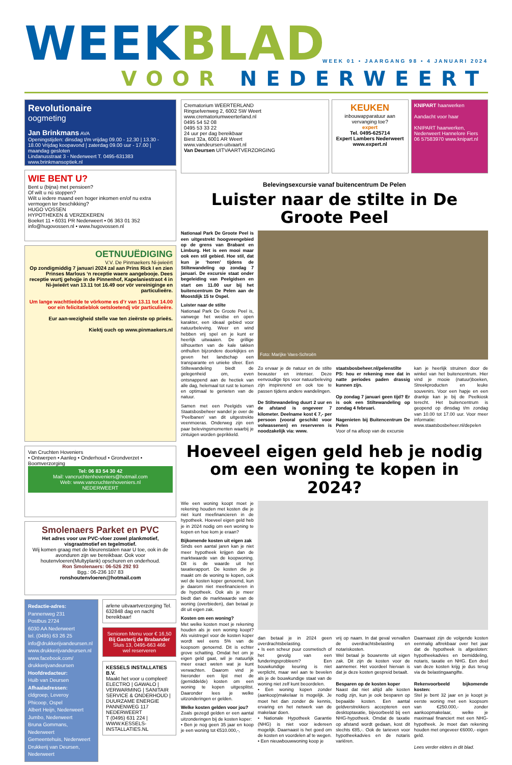WEEKBLAD
WEEK 01 • JAARGANG 98 • 4 JANUARI 2024
VOOR NEDERWEERT
Revolutionaire
oogmeting
Jan Brinkmans AVA
Openingstijden: dinsdag t/m vrijdag 09.00 - 12.30 | 13.30 - 18.00 Vrijdag koopavond | zaterdag 09.00 uur - 17.00 | maandag gesloten
Lindanusstraat 3 - Nederweert T. 0495-631383 www.brinkmansoptiek.nl
WIE BENT U?
Bent u (bijna) met pensioen?
Of wilt u nú stoppen?
Wilt u iedere maand een hoger inkomen en/of nu extra vermogen ter beschikking?
HUGO VOSSEN
HYPOTHEKEN & VERZEKEREN
Boeket 11 • 6031 PR Nederweert • 06 363 01 352
info@hugovossen.nl • www.hugovossen.nl
OETNUUËDIGING
V.V. De Pinmaekers Ni-jwieërt
Op zondigmiddig 7 januari 2024 zal aan Prins Rick I en zien Prinses Marlous ‘n receptie waere aangebooje. Dees receptie wurtj gehojje in de Pinnenhof, Kapelaniestraot 4 in Ni-jwieërt van 13.11 tot 16.49 oor vör vereiniginge en particulieëre.
Um lange wachttieëde te vörkome es d’r van 13.11 tot 14.00 oor ein felicitatieblok oetsloetendj vör particulieëre.
Eur aan-wezigheid stelle vae ten zieërste op prieës.
Kiektj ouch op www.pinmaekers.nl
Van Cruchten Hoveniers
• Ontwerpen • Aanleg • Onderhoud • Grondverzet • Boomverzorging
Tel: 06 83 54 30 42
Mail: vancruchtenhoveniers@hotmail.com
Web: www.vancruchtenhoveniers.nl
NEDERWEERT
Smolenaers Parket en PVC
Het adres voor uw PVC-vloer zowel plankmotief, visgraatmotief en tegelmotief.
Wij komen graag met de kleurenstalen naar U toe, ook in de avonduren zijn we bereikbaar. Ook voor houtenvloeren(Multyplank) opschuren en onderhoud.
Ron Smolenaers: 06-526 292 93
Bgg.: 06-236 107 83
ronshoutenvloeren@hotmail.com
Redactie-adres:
Pannenweg 231
Postbus 2724
6030 AA Nederweert
tel. (0495) 63 26 25
info@drukkerijvandeursen.nl
www.drukkerijvandeursen.nl
www.facebook.com/ drukkerijvandeursen
Hoofdredacteur:
Huib van Deursen
Afhaaladressen:
cldgroep, Leveroy
Phicoop, Ospel
Albert Heijn, Nederweert
Jumbo, Nederweert
Bruna Gommans, Nederweert
Gemeentehuis, Nederweert
Drukkerij van Deursen, Nederweert
arlene uitvaartverzorging Tel. 632848 dag en nacht bereikbaar!
Senioren Menu voor € 16,50
Bij Gasterij de Brabander
Sluis 13, 0495-663 466
wel reserveren
KESSELS INSTALLATIES B.V.
Maakt het voor u compleet!
ELECTRO | GAWALO | VERWARMING | SANITAIR
SERVICE & ONDERHOUD | DUURZAME ENERGIE
PANNENWEG 117 NEDERWEERT
T (0495) 631 224 | WWW.KESSELS-INSTALLATIES.NL
Crematorium WEERTERLAND
Ringselvenweg 2, 6002 SW Weert
www.crematoriumweerterland.nl
0495 54 52 08
0495 53 33 22
24 uur per dag bereikbaar
Biest 32a, 6001 AR Weert
www.vandeursen-uitvaart.nl
Van Deursen UITVAARTVERZORGING
KEUKEN
inbouwapparatuur aan vervanging toe?
expert
Tel. 0495-625714
Expert Lambers Nederweert
www.expert.nl
KNIPART haarwerken
Aandacht voor haar
KNIPART haarwerken, Nederweert Hannelore Fiers 06 57583970 www.knipart.nl
Belevingsexcursie vanaf buitencentrum De Pelen
Luister naar de stilte in De Groote Peel
Nationaal Park De Groote Peel is een uitgestrekt hoogveengebied op de grens van Brabant en Limburg. Het is een mooi maar ook een stil gebied. Hoe stil, dat kun je ‘horen’ tijdens de Stiltewandeling op zondag 7 januari. De excursie staat onder begeleiding van Peelgidsen en start om 11.00 uur bij het buitencentrum De Pelen aan de Moostdijk 15 te Ospel.
Luister naar de stilte
Nationaal Park De Groote Peel is, vanwege het weidse en open karakter, een ideaal gebied voor natuurbeleving. Weer en wind hebben vrij spel en je kunt er heerlijk uitwaaien. De grillige silhouetten van de kale takken onthullen bijzondere doorkijkjes en geven het landschap een transparante en unieke sfeer. Een Stiltewandeling biedt de gelegenheid om, even ontsnappend aan de hectiek van alle dag, helemaal tot rust te komen en optimaal te genieten van de natuur.
Samen met een Peelgids van Staatsbosbeheer wandel je over de ‘Peelbanen’ van dit uitgestrekte veenmoeras. Onderweg zijn een paar belevingsmomenten waarbij je zintuigen worden geprikkeld.
Foto: Marijke Vaes-Schroën
Zo ervaar je de natuur en de stilte bewuster en intenser. Deze eenvoudige tips voor natuurbeleving zijn inspirerend en ook toe te passen tijdens andere wandelingen.
De Stiltewandeling duurt 2 uur en de afstand is ongeveer 7 kilometer. Deelname kost € 7,- per persoon (vooral geschikt voor volwassenen) en reserveren is noodzakelijk via: www.
staatsbosbeheer.nl/pelenstilte PS: hou er rekening mee dat in natte periodes paden drassig kunnen zijn.
Op zondag 7 januari geen tijd? Er is ook een Stiltewandeling op zondag 4 februari.
Nagenieten bij Buitencentrum De Pelen
Voor of na afloop van de excursie
kan je heerlijk struinen door de winkel van het buitencentrum. Hier vind je mooie (natuur)boeken, Streekproducten en leuke souvenirs. Voor een hapje en een drankje kan je bij de Peelkiosk terecht. Het buitencentrum is geopend op dinsdag t/m zondag van 10.00 tot 17.00 uur. Voor meer informatie: www.staatsbosbeheer.nl/depelen
Hoeveel eigen geld heb je nodig om een woning te kopen in 2024?
Wie een woning koopt moet je rekening houden met kosten die je niet kunt meefinancieren in de hypotheek. Hoeveel eigen geld heb je in 2024 nodig om een woning te kopen en hoe kom je eraan?
Bijkomende kosten uit eigen zak
Sinds een aantal jaren kan je niet meer hypotheek krijgen dan de marktwaarde van de koopwoning. Dit is de waarde uit het taxatierapport. De kosten die je maakt om de woning te kopen, ook wel de kosten koper genoemd, kun je daarom niet meefinancieren in de hypotheek. Ook als je meer biedt dan de marktwaarde van de woning (overbieden), dan betaal je dit uit eigen zak.
Kosten om een woning?
Met welke kosten moet je rekening houden als je een woning koopt? Als vuistregel voor de kosten koper wordt wel eens 5% van de koopsom genoemd. Dit is echter grove schatting. Omdat het om je eigen geld gaat, wil je natuurlijk meer exact weten wat je kunt verwachten. Daarom vind je hieronder een lijst met de (gemiddelde) kosten om een woning te kopen uitgesplitst. Daaronder lees je welke uitzonderingen er gelden.
Welke kosten gelden voor jou?
Zoals gezegd gelden er een aantal uitzonderingen bij de kosten koper:
• Ben je nog geen 35 jaar en koop je een woning tot €510.000,-,
dan betaal je in 2024 geen overdrachtsbelasting.
• Is een scheur puur cosmetisch of het gevolg van een funderingsprobleem? Een bouwkundige keuring is niet verplicht, maar wel aan te bevelen als je de bouwkundige staat van de woning niet zelf kunt beoordelen.
• Een woning kopen zonder (aankoop)makelaar is mogelijk. Je moet het dan zonder de kennis, ervaring en het netwerk van de makelaar doen.
• Nationale Hypotheek Garantie (NHG) is niet voor iedereen mogelijk. Daarnaast is het goed om de kosten en voordelen af te wegen.
• Een nieuwbouwwoning koop je
vrij op naam. In dat geval vervallen de overdrachtsbelasting en notariskosten.
Wel betaal je bouwrente uit eigen zak. Dit zijn de kosten voor de aannemer. Het voordeel hiervan is dat je deze kosten gespreid betaalt.
Besparen op de kosten koper
Naast dat niet altijd alle kosten nodig zijn, kun je ook besparen op bepaalde kosten. Een aantal geldverstrekkers accepteren een desktoptaxatie, bijvoorbeeld bij een NHG-hypotheek. Omdat de taxatie op afstand wordt gedaan, kost dit slechts €85,-. Ook de tarieven voor hypotheekadvies en de notaris variëren.
Daarnaast zijn de volgende kosten eenmalig aftrekbaar over het jaar dat de hypotheek is afgesloten: hypotheekadvies en bemiddeling, notaris, taxatie en NHG. Een deel van deze kosten krijg je dus terug via de belastingaangifte.
Rekenvoorbeeld bijkomende kosten:
Stel je bent 32 jaar en je koopt je eerste woning met een koopsom van €250.000,- zonder aankoopmakelaar, welke je maximaal financiert met een NHG-hypotheek. Je moet dan rekening houden met ongeveer €6000,- eigen geld.
Lees verder elders in dit blad.